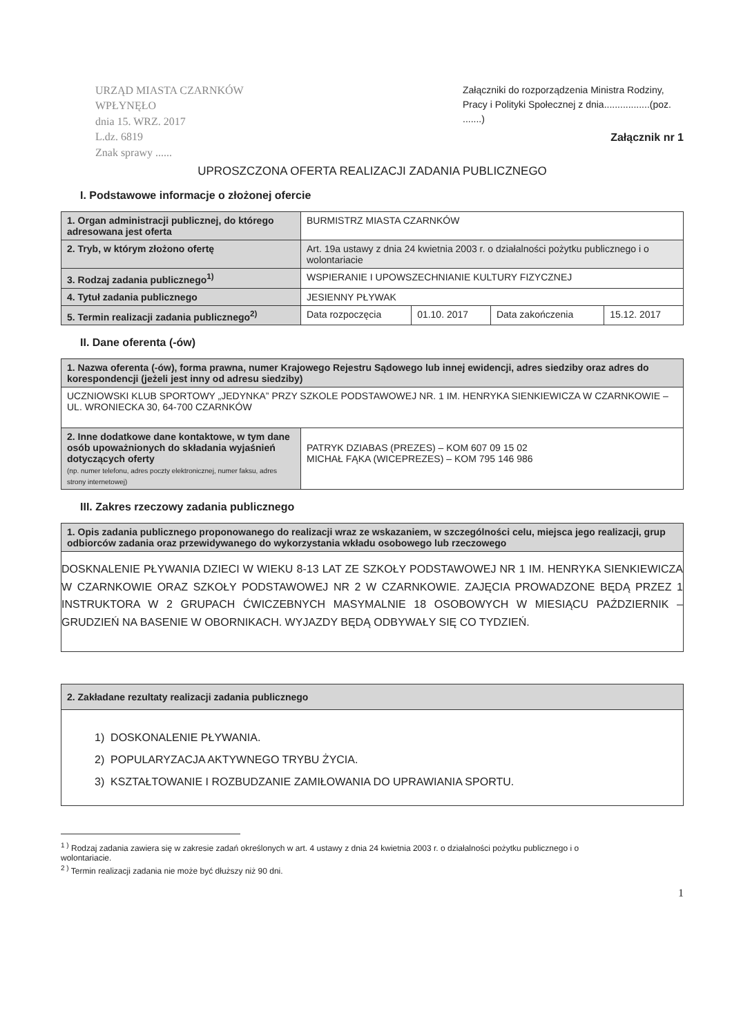URZĄD MIASTA CZARNKÓW
WPŁYNĘŁO
dnia 15. WRZ. 2017
L.dz. 6819
Znak sprawy ......
Załączniki do rozporządzenia Ministra Rodziny, Pracy i Polityki Społecznej z dnia.................(poz. .......)
Załącznik nr 1
UPROSZCZONA OFERTA REALIZACJI ZADANIA PUBLICZNEGO
I. Podstawowe informacje o złożonej ofercie
| 1. Organ administracji publicznej, do którego adresowana jest oferta | BURMISTRZ MIASTA CZARNKÓW | | | |
| 2. Tryb, w którym złożono ofertę | Art. 19a ustawy z dnia 24 kwietnia 2003 r. o działalności pożytku publicznego i o wolontariacie | | | |
| 3. Rodzaj zadania publicznego<sup>1)</sup> | WSPIERANIE I UPOWSZECHNIANIE KULTURY FIZYCZNEJ | | | |
| 4. Tytuł zadania publicznego | JESIENNY PŁYWAK | | | |
| 5. Termin realizacji zadania publicznego<sup>2)</sup> | Data rozpoczęcia | 01.10. 2017 | Data zakończenia | 15.12. 2017 |
II. Dane oferenta (-ów)
| 1. Nazwa oferenta (-ów), forma prawna, numer Krajowego Rejestru Sądowego lub innej ewidencji, adres siedziby oraz adres do korespondencji (jeżeli jest inny od adresu siedziby) | |
| UCZNIOWSKI KLUB SPORTOWY „JEDYNKA” PRZY SZKOLE PODSTAWOWEJ NR. 1 IM. HENRYKA SIENKIEWICZA W CZARNKOWIE – UL. WRONIECKA 30, 64-700 CZARNKÓW | |
| 2. Inne dodatkowe dane kontaktowe, w tym dane osób upoważnionych do składania wyjaśnień dotyczących oferty (np. numer telefonu, adres poczty elektronicznej, numer faksu, adres strony internetowej) | PATRYK DZIABAS (PREZES) – KOM 607 09 15 02 MICHAŁ FĄKA (WICEPREZES) – KOM 795 146 986 |
III. Zakres rzeczowy zadania publicznego
| 1. Opis zadania publicznego proponowanego do realizacji wraz ze wskazaniem, w szczególności celu, miejsca jego realizacji, grup odbiorców zadania oraz przewidywanego do wykorzystania wkładu osobowego lub rzeczowego |
| DOSKNALENIE PŁYWANIA DZIECI W WIEKU 8-13 LAT ZE SZKOŁY PODSTAWOWEJ NR 1 IM. HENRYKA SIENKIEWICZA W CZARNKOWIE ORAZ SZKOŁY PODSTAWOWEJ NR 2 W CZARNKOWIE. ZAJĘCIA PROWADZONE BĘDĄ PRZEZ 1 INSTRUKTORA W 2 GRUPACH ĆWICZEBNYCH MASYMALNIE 18 OSOBOWYCH W MIESIĄCU PAŹDZIERNIK – GRUDZIEŃ NA BASENIE W OBORNIKACH. WYJAZDY BĘDĄ ODBYWAŁY SIĘ CO TYDZIEŃ. |
| 2. Zakładane rezultaty realizacji zadania publicznego |
| 1) DOSKONALENIE PŁYWANIA. 2) POPULARYZACJA AKTYWNEGO TRYBU ŻYCIA. 3) KSZTAŁTOWANIE I ROZBUDZANIE ZAMIŁOWANIA DO UPRAWIANIA SPORTU. |
<sup>1 )</sup> Rodzaj zadania zawiera się w zakresie zadań określonych w art. 4 ustawy z dnia 24 kwietnia 2003 r. o działalności pożytku publicznego i o wolontariacie.
<sup>2 )</sup> Termin realizacji zadania nie może być dłuższy niż 90 dni.
1